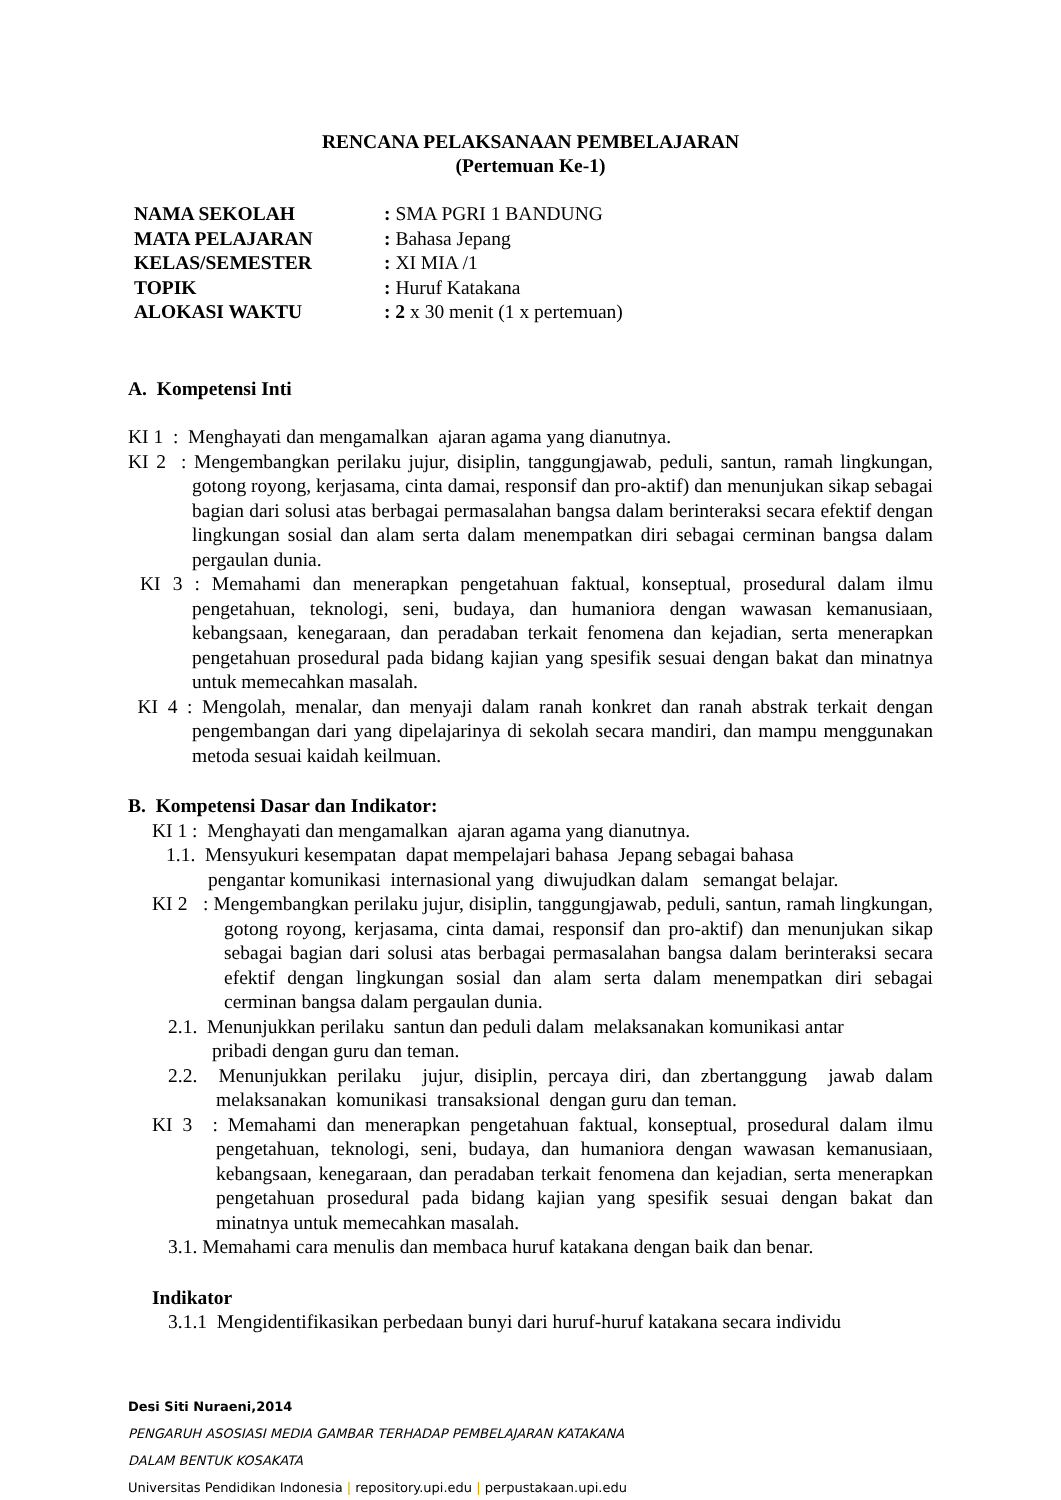RENCANA PELAKSANAAN PEMBELAJARAN
(Pertemuan Ke-1)
| NAMA SEKOLAH | : SMA PGRI 1 BANDUNG |
| MATA PELAJARAN | : Bahasa Jepang |
| KELAS/SEMESTER | : XI MIA /1 |
| TOPIK | : Huruf Katakana |
| ALOKASI WAKTU | : 2 x 30 menit (1 x pertemuan) |
A. Kompetensi Inti
KI 1 : Menghayati dan mengamalkan ajaran agama yang dianutnya.
KI 2 : Mengembangkan perilaku jujur, disiplin, tanggungjawab, peduli, santun, ramah lingkungan, gotong royong, kerjasama, cinta damai, responsif dan pro-aktif) dan menunjukan sikap sebagai bagian dari solusi atas berbagai permasalahan bangsa dalam berinteraksi secara efektif dengan lingkungan sosial dan alam serta dalam menempatkan diri sebagai cerminan bangsa dalam pergaulan dunia.
KI 3 : Memahami dan menerapkan pengetahuan faktual, konseptual, prosedural dalam ilmu pengetahuan, teknologi, seni, budaya, dan humaniora dengan wawasan kemanusiaan, kebangsaan, kenegaraan, dan peradaban terkait fenomena dan kejadian, serta menerapkan pengetahuan prosedural pada bidang kajian yang spesifik sesuai dengan bakat dan minatnya untuk memecahkan masalah.
KI 4 : Mengolah, menalar, dan menyaji dalam ranah konkret dan ranah abstrak terkait dengan pengembangan dari yang dipelajarinya di sekolah secara mandiri, dan mampu menggunakan metoda sesuai kaidah keilmuan.
B. Kompetensi Dasar dan Indikator:
KI 1 : Menghayati dan mengamalkan ajaran agama yang dianutnya.
1.1. Mensyukuri kesempatan dapat mempelajari bahasa Jepang sebagai bahasa pengantar komunikasi internasional yang diwujudkan dalam semangat belajar.
KI 2 : Mengembangkan perilaku jujur, disiplin, tanggungjawab, peduli, santun, ramah lingkungan, gotong royong, kerjasama, cinta damai, responsif dan pro-aktif) dan menunjukan sikap sebagai bagian dari solusi atas berbagai permasalahan bangsa dalam berinteraksi secara efektif dengan lingkungan sosial dan alam serta dalam menempatkan diri sebagai cerminan bangsa dalam pergaulan dunia.
2.1. Menunjukkan perilaku santun dan peduli dalam melaksanakan komunikasi antar pribadi dengan guru dan teman.
2.2. Menunjukkan perilaku jujur, disiplin, percaya diri, dan zbertanggung jawab dalam melaksanakan komunikasi transaksional dengan guru dan teman.
KI 3 : Memahami dan menerapkan pengetahuan faktual, konseptual, prosedural dalam ilmu pengetahuan, teknologi, seni, budaya, dan humaniora dengan wawasan kemanusiaan, kebangsaan, kenegaraan, dan peradaban terkait fenomena dan kejadian, serta menerapkan pengetahuan prosedural pada bidang kajian yang spesifik sesuai dengan bakat dan minatnya untuk memecahkan masalah.
3.1. Memahami cara menulis dan membaca huruf katakana dengan baik dan benar.
Indikator
3.1.1 Mengidentifikasikan perbedaan bunyi dari huruf-huruf katakana secara individu
Desi Siti Nuraeni,2014
PENGARUH ASOSIASI MEDIA GAMBAR TERHADAP PEMBELAJARAN KATAKANA
DALAM BENTUK KOSAKATA
Universitas Pendidikan Indonesia | repository.upi.edu | perpustakaan.upi.edu